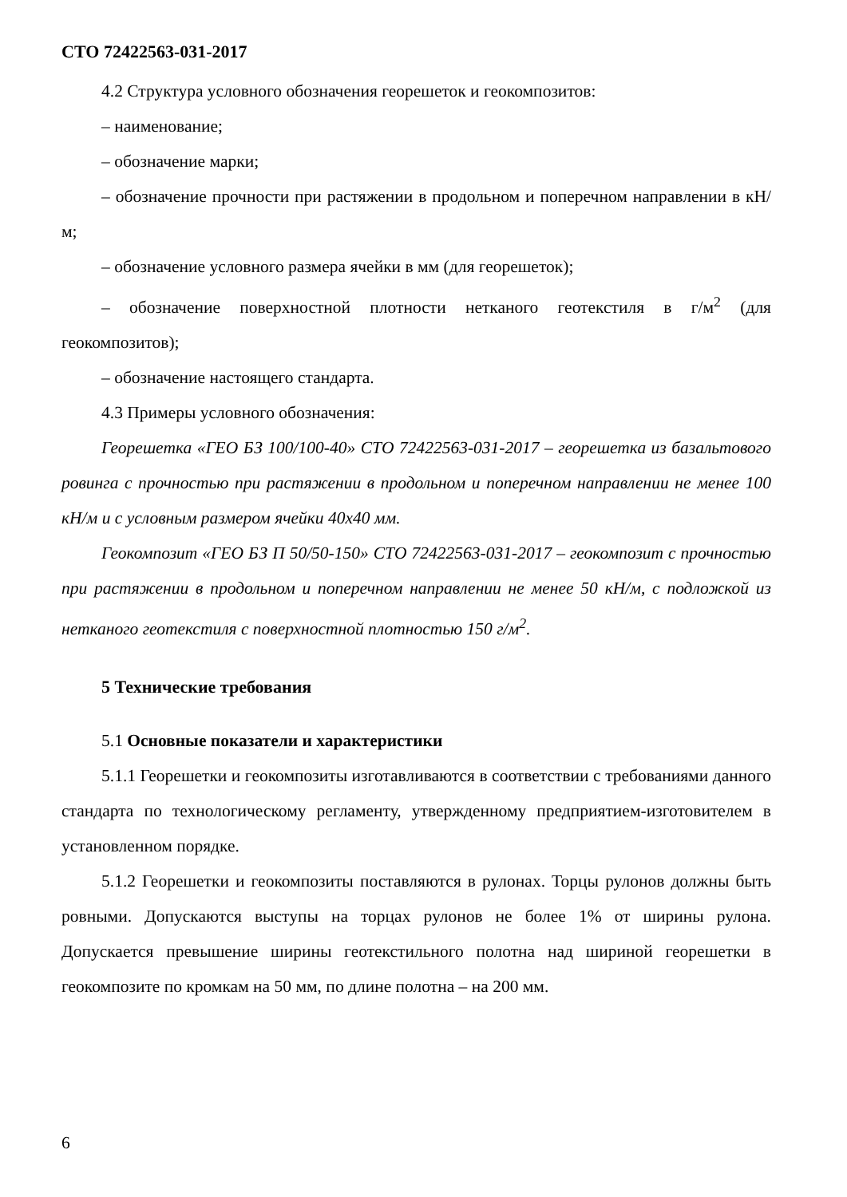СТО 72422563-031-2017
4.2 Структура условного обозначения георешеток и геокомпозитов:
– наименование;
– обозначение марки;
– обозначение прочности при растяжении в продольном и поперечном направлении в кН/м;
– обозначение условного размера ячейки в мм (для георешеток);
– обозначение поверхностной плотности нетканого геотекстиля в г/м<sup>2</sup> (для геокомпозитов);
– обозначение настоящего стандарта.
4.3 Примеры условного обозначения:
Георешетка «ГЕО БЗ 100/100-40» СТО 72422563-031-2017 – георешетка из базальтового ровинга с прочностью при растяжении в продольном и поперечном направлении не менее 100 кН/м и с условным размером ячейки 40х40 мм.
Геокомпозит «ГЕО БЗ П 50/50-150» СТО 72422563-031-2017 – геокомпозит с прочностью при растяжении в продольном и поперечном направлении не менее 50 кН/м, с подложкой из нетканого геотекстиля с поверхностной плотностью 150 г/м<sup>2</sup>.
5 Технические требования
5.1 Основные показатели и характеристики
5.1.1 Георешетки и геокомпозиты изготавливаются в соответствии с требованиями данного стандарта по технологическому регламенту, утвержденному предприятием-изготовителем в установленном порядке.
5.1.2 Георешетки и геокомпозиты поставляются в рулонах. Торцы рулонов должны быть ровными. Допускаются выступы на торцах рулонов не более 1% от ширины рулона. Допускается превышение ширины геотекстильного полотна над шириной георешетки в геокомпозите по кромкам на 50 мм, по длине полотна – на 200 мм.
6